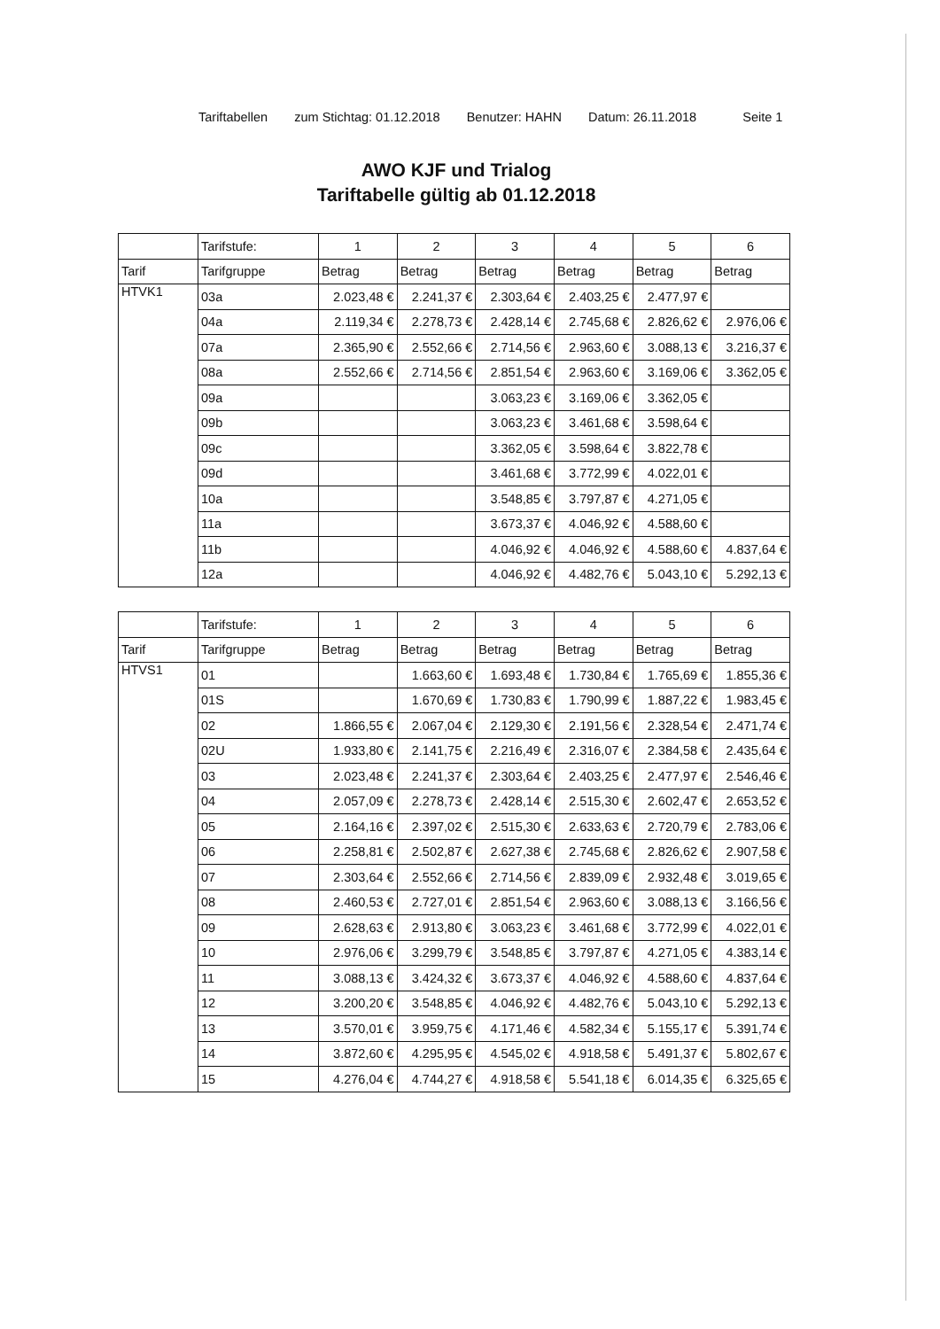Tariftabellen zum Stichtag: 01.12.2018 Benutzer: HAHN Datum: 26.11.2018 Seite 1
AWO KJF und Trialog
Tariftabelle gültig ab 01.12.2018
| | Tarifstufe: | 1 | 2 | 3 | 4 | 5 | 6 |
| --- | --- | --- | --- | --- | --- | --- | --- |
| Tarif | Tarifgruppe | Betrag | Betrag | Betrag | Betrag | Betrag | Betrag |
| HTVK1 | 03a | 2.023,48 € | 2.241,37 € | 2.303,64 € | 2.403,25 € | 2.477,97 € | |
| | 04a | 2.119,34 € | 2.278,73 € | 2.428,14 € | 2.745,68 € | 2.826,62 € | 2.976,06 € |
| | 07a | 2.365,90 € | 2.552,66 € | 2.714,56 € | 2.963,60 € | 3.088,13 € | 3.216,37 € |
| | 08a | 2.552,66 € | 2.714,56 € | 2.851,54 € | 2.963,60 € | 3.169,06 € | 3.362,05 € |
| | 09a | | | 3.063,23 € | 3.169,06 € | 3.362,05 € | |
| | 09b | | | 3.063,23 € | 3.461,68 € | 3.598,64 € | |
| | 09c | | | 3.362,05 € | 3.598,64 € | 3.822,78 € | |
| | 09d | | | 3.461,68 € | 3.772,99 € | 4.022,01 € | |
| | 10a | | | 3.548,85 € | 3.797,87 € | 4.271,05 € | |
| | 11a | | | 3.673,37 € | 4.046,92 € | 4.588,60 € | |
| | 11b | | | 4.046,92 € | 4.046,92 € | 4.588,60 € | 4.837,64 € |
| | 12a | | | 4.046,92 € | 4.482,76 € | 5.043,10 € | 5.292,13 € |
| | Tarifstufe: | 1 | 2 | 3 | 4 | 5 | 6 |
| --- | --- | --- | --- | --- | --- | --- | --- |
| Tarif | Tarifgruppe | Betrag | Betrag | Betrag | Betrag | Betrag | Betrag |
| HTVS1 | 01 | | 1.663,60 € | 1.693,48 € | 1.730,84 € | 1.765,69 € | 1.855,36 € |
| | 01S | | 1.670,69 € | 1.730,83 € | 1.790,99 € | 1.887,22 € | 1.983,45 € |
| | 02 | 1.866,55 € | 2.067,04 € | 2.129,30 € | 2.191,56 € | 2.328,54 € | 2.471,74 € |
| | 02U | 1.933,80 € | 2.141,75 € | 2.216,49 € | 2.316,07 € | 2.384,58 € | 2.435,64 € |
| | 03 | 2.023,48 € | 2.241,37 € | 2.303,64 € | 2.403,25 € | 2.477,97 € | 2.546,46 € |
| | 04 | 2.057,09 € | 2.278,73 € | 2.428,14 € | 2.515,30 € | 2.602,47 € | 2.653,52 € |
| | 05 | 2.164,16 € | 2.397,02 € | 2.515,30 € | 2.633,63 € | 2.720,79 € | 2.783,06 € |
| | 06 | 2.258,81 € | 2.502,87 € | 2.627,38 € | 2.745,68 € | 2.826,62 € | 2.907,58 € |
| | 07 | 2.303,64 € | 2.552,66 € | 2.714,56 € | 2.839,09 € | 2.932,48 € | 3.019,65 € |
| | 08 | 2.460,53 € | 2.727,01 € | 2.851,54 € | 2.963,60 € | 3.088,13 € | 3.166,56 € |
| | 09 | 2.628,63 € | 2.913,80 € | 3.063,23 € | 3.461,68 € | 3.772,99 € | 4.022,01 € |
| | 10 | 2.976,06 € | 3.299,79 € | 3.548,85 € | 3.797,87 € | 4.271,05 € | 4.383,14 € |
| | 11 | 3.088,13 € | 3.424,32 € | 3.673,37 € | 4.046,92 € | 4.588,60 € | 4.837,64 € |
| | 12 | 3.200,20 € | 3.548,85 € | 4.046,92 € | 4.482,76 € | 5.043,10 € | 5.292,13 € |
| | 13 | 3.570,01 € | 3.959,75 € | 4.171,46 € | 4.582,34 € | 5.155,17 € | 5.391,74 € |
| | 14 | 3.872,60 € | 4.295,95 € | 4.545,02 € | 4.918,58 € | 5.491,37 € | 5.802,67 € |
| | 15 | 4.276,04 € | 4.744,27 € | 4.918,58 € | 5.541,18 € | 6.014,35 € | 6.325,65 € |